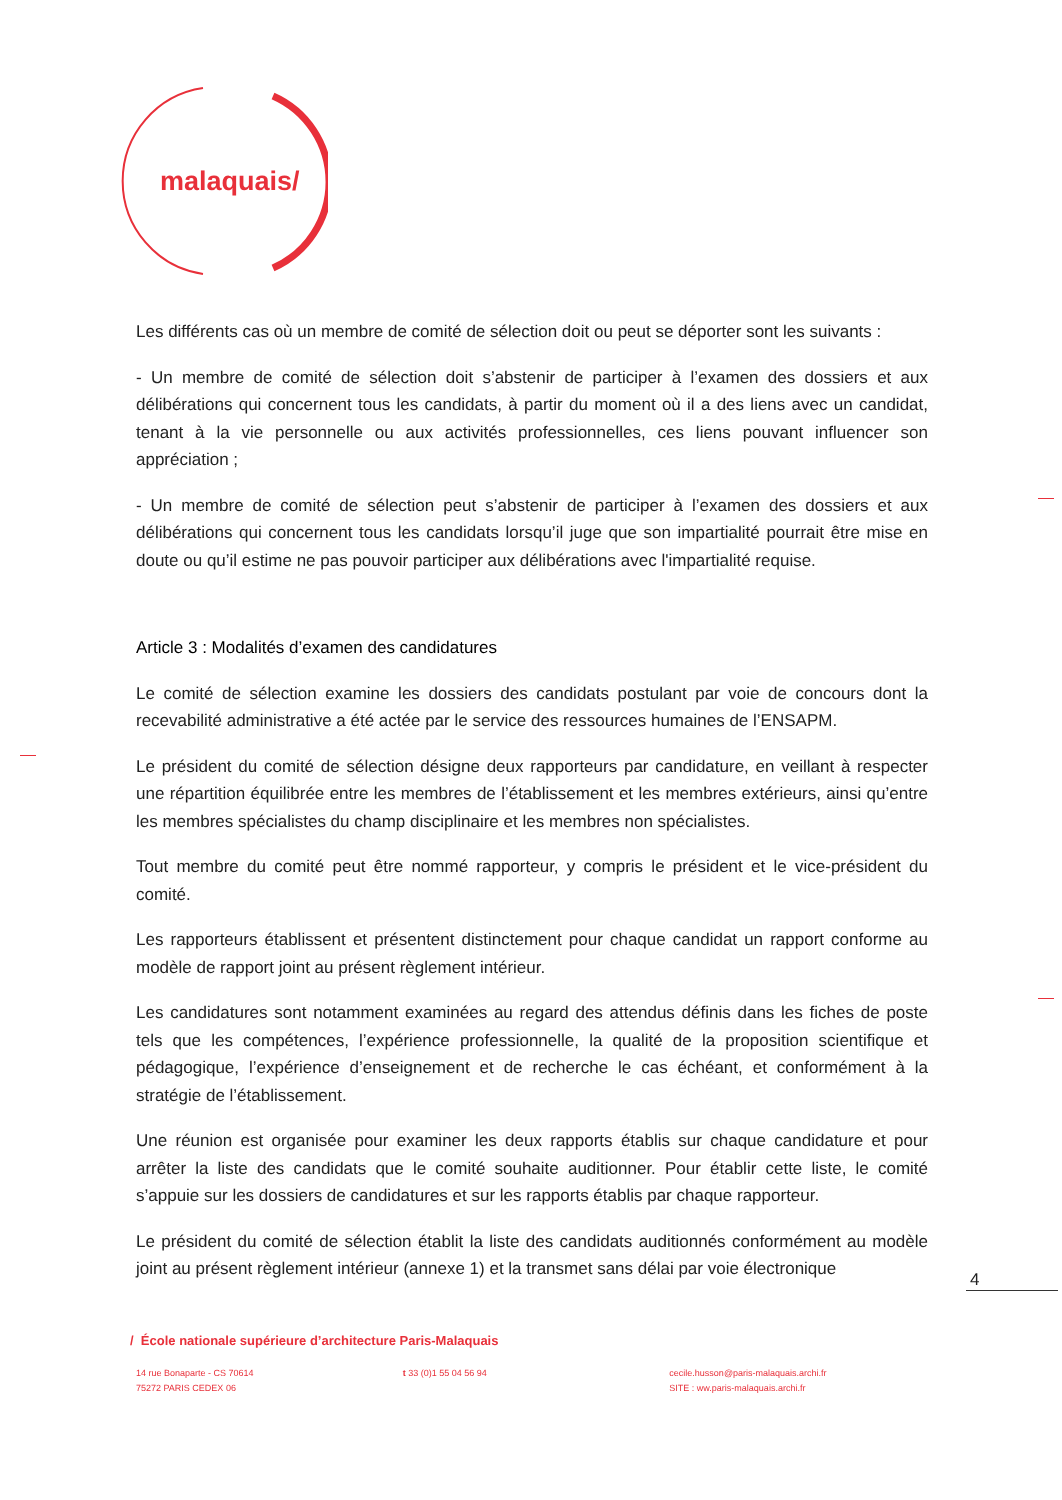malaquais/
Les différents cas où un membre de comité de sélection doit ou peut se déporter sont les suivants :
- Un membre de comité de sélection doit s’abstenir de participer à l’examen des dossiers et aux délibérations qui concernent tous les candidats, à partir du moment où il a des liens avec un candidat, tenant à la vie personnelle ou aux activités professionnelles, ces liens pouvant influencer son appréciation ;
- Un membre de comité de sélection peut s’abstenir de participer à l’examen des dossiers et aux délibérations qui concernent tous les candidats lorsqu’il juge que son impartialité pourrait être mise en doute ou qu’il estime ne pas pouvoir participer aux délibérations avec l'impartialité requise.
Article 3 : Modalités d’examen des candidatures
Le comité de sélection examine les dossiers des candidats postulant par voie de concours dont la recevabilité administrative a été actée par le service des ressources humaines de l’ENSAPM.
Le président du comité de sélection désigne deux rapporteurs par candidature, en veillant à respecter une répartition équilibrée entre les membres de l’établissement et les membres extérieurs, ainsi qu’entre les membres spécialistes du champ disciplinaire et les membres non spécialistes.
Tout membre du comité peut être nommé rapporteur, y compris le président et le vice-président du comité.
Les rapporteurs établissent et présentent distinctement pour chaque candidat un rapport conforme au modèle de rapport joint au présent règlement intérieur.
Les candidatures sont notamment examinées au regard des attendus définis dans les fiches de poste tels que les compétences, l’expérience professionnelle, la qualité de la proposition scientifique et pédagogique, l’expérience d’enseignement et de recherche le cas échéant, et conformément à la stratégie de l’établissement.
Une réunion est organisée pour examiner les deux rapports établis sur chaque candidature et pour arrêter la liste des candidats que le comité souhaite auditionner. Pour établir cette liste, le comité s’appuie sur les dossiers de candidatures et sur les rapports établis par chaque rapporteur.
Le président du comité de sélection établit la liste des candidats auditionnés conformément au modèle joint au présent règlement intérieur (annexe 1) et la transmet sans délai par voie électronique
4
/ École nationale supérieure d’architecture Paris-Malaquais
14 rue Bonaparte - CS 70614
75272 PARIS CEDEX 06
t 33 (0)1 55 04 56 94 cecile.husson@paris-malaquais.archi.fr
SITE : ww.paris-malaquais.archi.fr